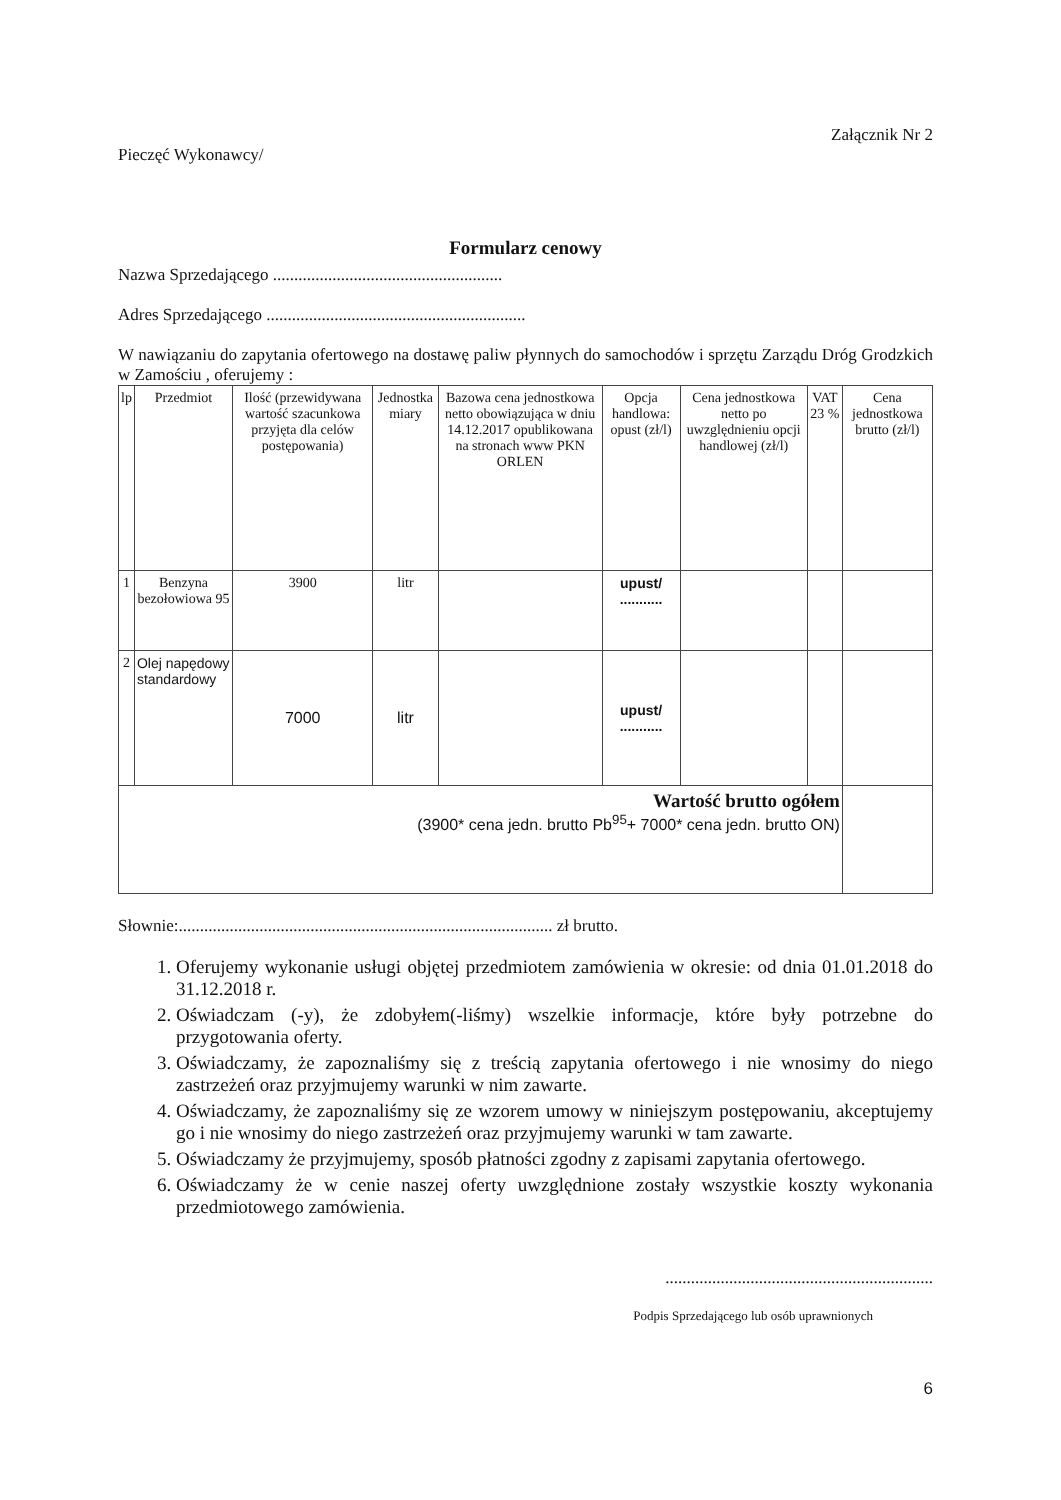Załącznik Nr 2
Pieczęć Wykonawcy/
Formularz cenowy
Nazwa Sprzedającego ......................................................
Adres Sprzedającego .............................................................
W nawiązaniu do zapytania ofertowego na dostawę paliw płynnych do samochodów i sprzętu Zarządu Dróg Grodzkich w Zamościu , oferujemy :
| lp | Przedmiot | Ilość (przewidywana wartość szacunkowa przyjęta dla celów postępowania) | Jednostka miary | Bazowa cena jednostkowa netto obowiązująca w dniu 14.12.2017 opublikowana na stronach www PKN ORLEN | Opcja handlowa: opust (zł/l) | Cena jednostkowa netto po uwzględnieniu opcji handlowej (zł/l) | VAT 23 % | Cena jednostkowa brutto (zł/l) |
| --- | --- | --- | --- | --- | --- | --- | --- | --- |
| 1 | Benzyna bezołowiowa 95 | 3900 | litr | | upust/ ........... | | | |
| 2 | Olej napędowy standardowy | 7000 | litr | | upust/ ........... | | | |
| Wartość brutto ogółem (3900* cena jedn. brutto Pb<sup>95</sup>+ 7000* cena jedn. brutto ON) | | | | | | | | |
Słownie:........................................................................................ zł brutto.
1. Oferujemy wykonanie usługi objętej przedmiotem zamówienia w okresie: od dnia 01.01.2018 do 31.12.2018 r.
2. Oświadczam (-y), że zdobyłem(-liśmy) wszelkie informacje, które były potrzebne do przygotowania oferty.
3. Oświadczamy, że zapoznaliśmy się z treścią zapytania ofertowego i nie wnosimy do niego zastrzeżeń oraz przyjmujemy warunki w nim zawarte.
4. Oświadczamy, że zapoznaliśmy się ze wzorem umowy w niniejszym postępowaniu, akceptujemy go i nie wnosimy do niego zastrzeżeń oraz przyjmujemy warunki w tam zawarte.
5. Oświadczamy że przyjmujemy, sposób płatności zgodny z zapisami zapytania ofertowego.
6. Oświadczamy że w cenie naszej oferty uwzględnione zostały wszystkie koszty wykonania przedmiotowego zamówienia.
...............................................................
Podpis Sprzedającego lub osób uprawnionych
6